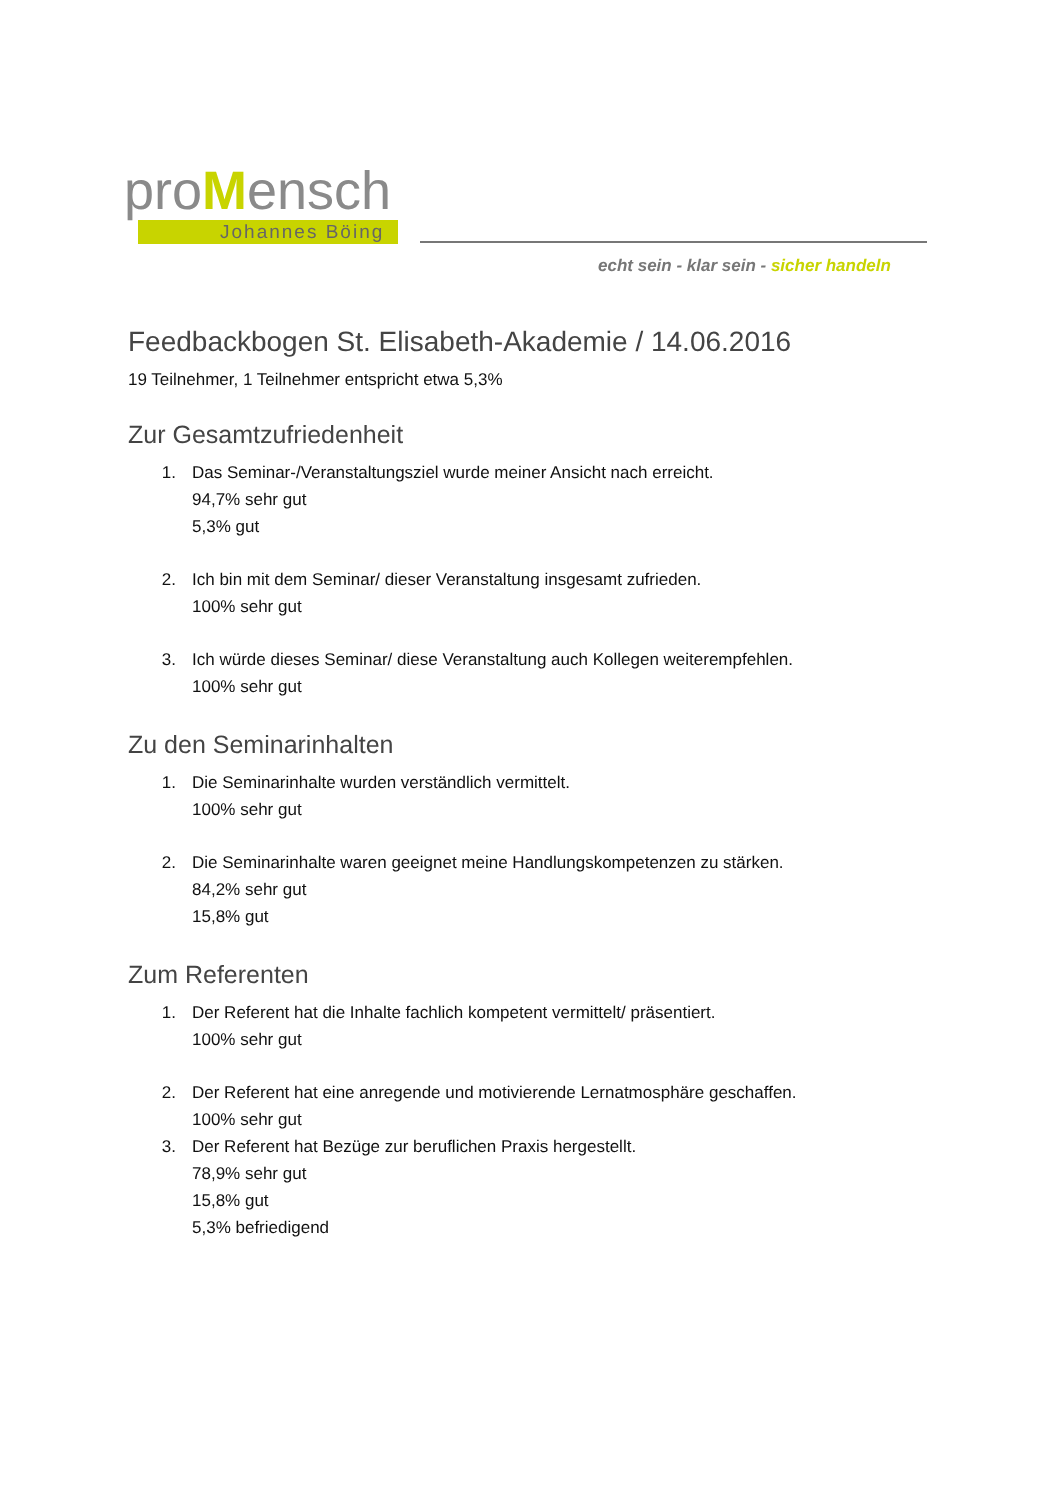proMensch
Johannes Böing
echt sein - klar sein - sicher handeln
Feedbackbogen St. Elisabeth-Akademie / 14.06.2016
19 Teilnehmer, 1 Teilnehmer entspricht etwa 5,3%
Zur Gesamtzufriedenheit
1. Das Seminar-/Veranstaltungsziel wurde meiner Ansicht nach erreicht.
94,7% sehr gut
5,3% gut
2. Ich bin mit dem Seminar/ dieser Veranstaltung insgesamt zufrieden.
100% sehr gut
3. Ich würde dieses Seminar/ diese Veranstaltung auch Kollegen weiterempfehlen.
100% sehr gut
Zu den Seminarinhalten
1. Die Seminarinhalte wurden verständlich vermittelt.
100% sehr gut
2. Die Seminarinhalte waren geeignet meine Handlungskompetenzen zu stärken.
84,2% sehr gut
15,8% gut
Zum Referenten
1. Der Referent hat die Inhalte fachlich kompetent vermittelt/ präsentiert.
100% sehr gut
2. Der Referent hat eine anregende und motivierende Lernatmosphäre geschaffen.
100% sehr gut
3. Der Referent hat Bezüge zur beruflichen Praxis hergestellt.
78,9% sehr gut
15,8% gut
5,3% befriedigend